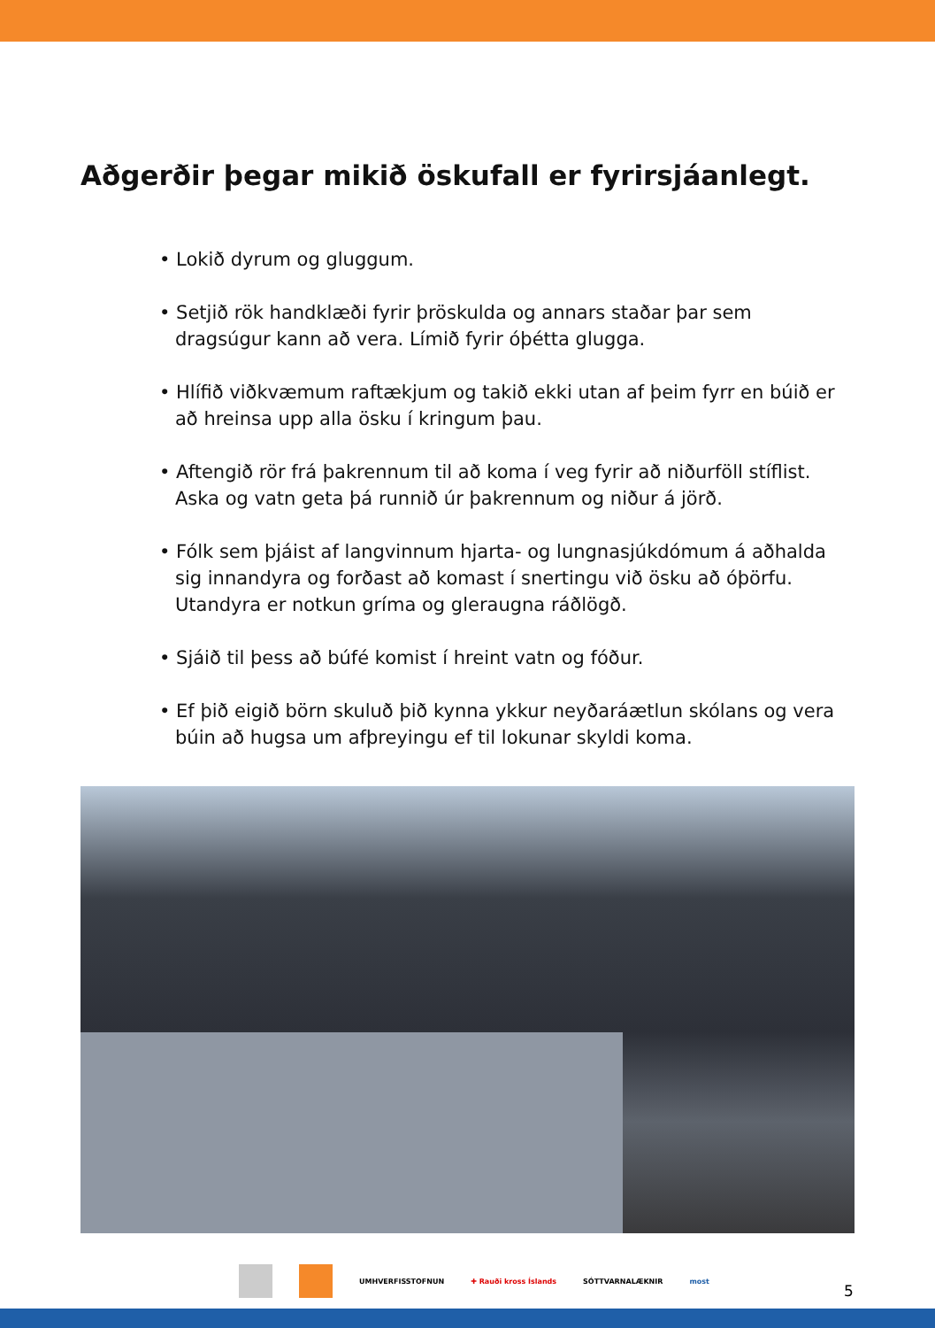Aðgerðir þegar mikið öskufall er fyrirsjáanlegt.
• Lokið dyrum og gluggum.
• Setjið rök handklæði fyrir þröskulda og annars staðar þar sem dragsúgur kann að vera. Límið fyrir óþétta glugga.
• Hlífið viðkvæmum raftækjum og takið ekki utan af þeim fyrr en búið er að hreinsa upp alla ösku í kringum þau.
• Aftengið rör frá þakrennum til að koma í veg fyrir að niðurföll stíflist. Aska og vatn geta þá runnið úr þakrennum og niður á jörð.
• Fólk sem þjáist af langvinnum hjarta- og lungnasjúkdómum á aðhalda sig innandyra og forðast að komast í snertingu við ösku að óþörfu. Utandyra er notkun gríma og gleraugna ráðlögð.
• Sjáið til þess að búfé komist í hreint vatn og fóður.
• Ef þið eigið börn skuluð þið kynna ykkur neyðaráætlun skólans og vera búin að hugsa um afþreyingu ef til lokunar skyldi koma.
UMHVERFISSTOFNUN ✚ Rauði kross Íslands SÓTTVARNALÆKNIR most
5